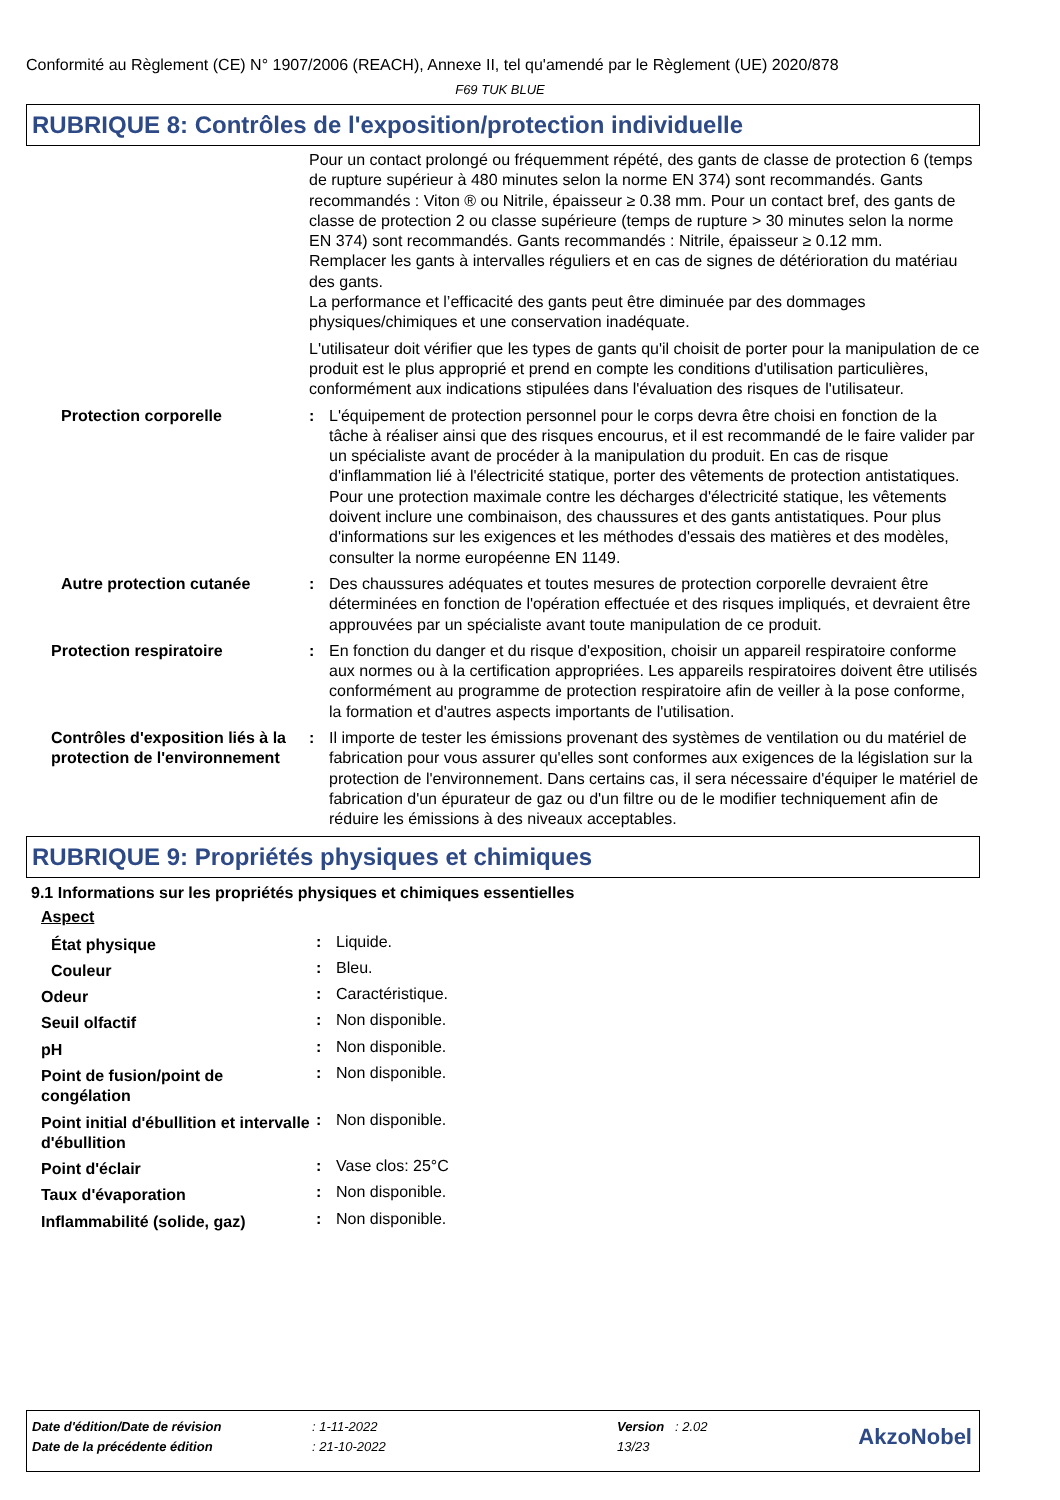Conformité au Règlement (CE) N° 1907/2006 (REACH), Annexe II, tel qu'amendé par le Règlement (UE) 2020/878
F69 TUK BLUE
RUBRIQUE 8: Contrôles de l'exposition/protection individuelle
Pour un contact prolongé ou fréquemment répété, des gants de classe de protection 6 (temps de rupture supérieur à 480 minutes selon la norme EN 374) sont recommandés. Gants recommandés : Viton ® ou Nitrile, épaisseur ≥ 0.38 mm. Pour un contact bref, des gants de classe de protection 2 ou classe supérieure (temps de rupture > 30 minutes selon la norme EN 374) sont recommandés. Gants recommandés : Nitrile, épaisseur ≥ 0.12 mm.
Remplacer les gants à intervalles réguliers et en cas de signes de détérioration du matériau des gants.
La performance et l’efficacité des gants peut être diminuée par des dommages physiques/chimiques et une conservation inadéquate.
L'utilisateur doit vérifier que les types de gants qu'il choisit de porter pour la manipulation de ce produit est le plus approprié et prend en compte les conditions d'utilisation particulières, conformément aux indications stipulées dans l'évaluation des risques de l'utilisateur.
| Protection corporelle | : | L'équipement de protection personnel pour le corps devra être choisi en fonction de la tâche à réaliser ainsi que des risques encourus, et il est recommandé de le faire valider par un spécialiste avant de procéder à la manipulation du produit. En cas de risque d'inflammation lié à l'électricité statique, porter des vêtements de protection antistatiques. Pour une protection maximale contre les décharges d'électricité statique, les vêtements doivent inclure une combinaison, des chaussures et des gants antistatiques. Pour plus d'informations sur les exigences et les méthodes d'essais des matières et des modèles, consulter la norme européenne EN 1149. |
| Autre protection cutanée | : | Des chaussures adéquates et toutes mesures de protection corporelle devraient être déterminées en fonction de l'opération effectuée et des risques impliqués, et devraient être approuvées par un spécialiste avant toute manipulation de ce produit. |
| Protection respiratoire | : | En fonction du danger et du risque d'exposition, choisir un appareil respiratoire conforme aux normes ou à la certification appropriées. Les appareils respiratoires doivent être utilisés conformément au programme de protection respiratoire afin de veiller à la pose conforme, la formation et d'autres aspects importants de l'utilisation. |
| Contrôles d'exposition liés à la protection de l'environnement | : | Il importe de tester les émissions provenant des systèmes de ventilation ou du matériel de fabrication pour vous assurer qu'elles sont conformes aux exigences de la législation sur la protection de l'environnement. Dans certains cas, il sera nécessaire d'équiper le matériel de fabrication d'un épurateur de gaz ou d'un filtre ou de le modifier techniquement afin de réduire les émissions à des niveaux acceptables. |
RUBRIQUE 9: Propriétés physiques et chimiques
9.1 Informations sur les propriétés physiques et chimiques essentielles
Aspect
| État physique | : | Liquide. |
| Couleur | : | Bleu. |
| Odeur | : | Caractéristique. |
| Seuil olfactif | : | Non disponible. |
| pH | : | Non disponible. |
| Point de fusion/point de congélation | : | Non disponible. |
| Point initial d'ébullition et intervalle d'ébullition | : | Non disponible. |
| Point d'éclair | : | Vase clos: 25°C |
| Taux d'évaporation | : | Non disponible. |
| Inflammabilité (solide, gaz) | : | Non disponible. |
| Date d'édition/Date de révision | : 1-11-2022 | Version : 2.02 | AkzoNobel |
| Date de la précédente édition | : 21-10-2022 | 13/23 | |